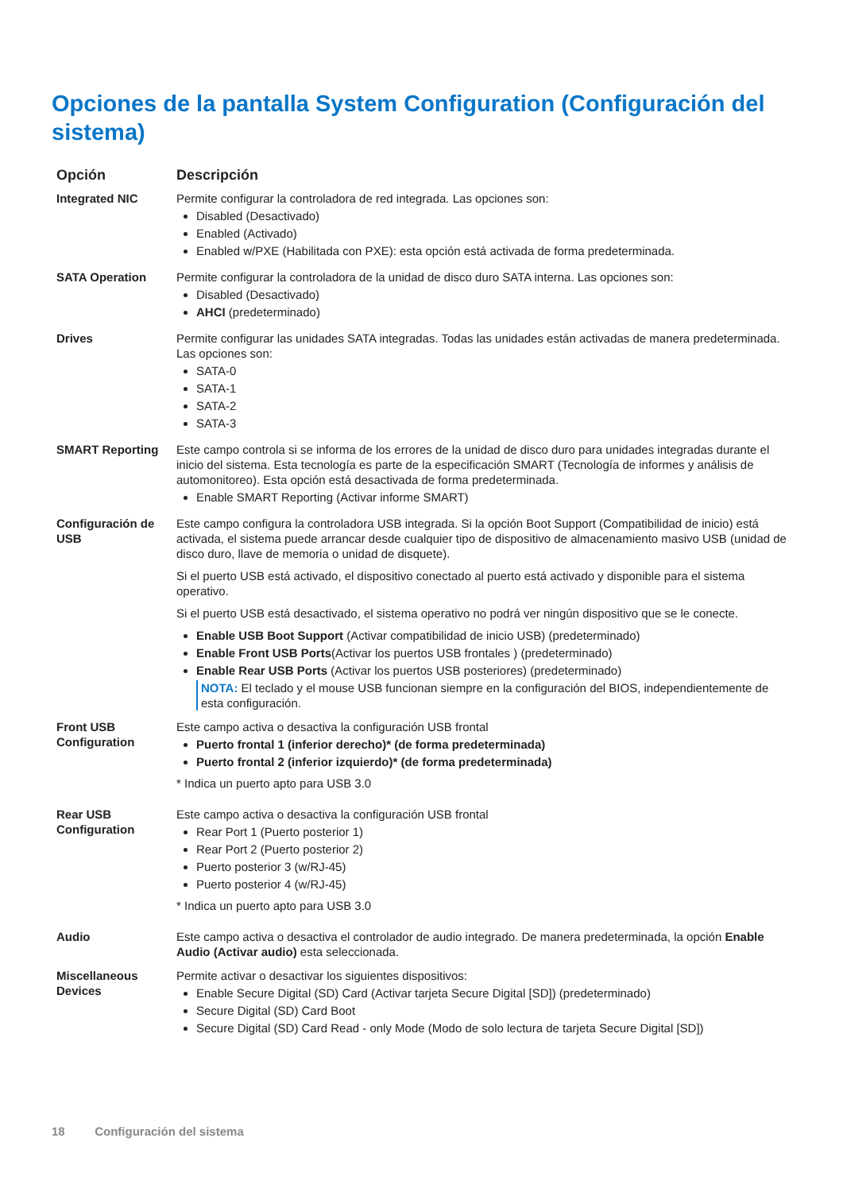Opciones de la pantalla System Configuration (Configuración del sistema)
| Opción | Descripción |
| --- | --- |
| Integrated NIC | Permite configurar la controladora de red integrada. Las opciones son: Disabled (Desactivado) Enabled (Activado) Enabled w/PXE (Habilitada con PXE): esta opción está activada de forma predeterminada. |
| SATA Operation | Permite configurar la controladora de la unidad de disco duro SATA interna. Las opciones son: Disabled (Desactivado) AHCI (predeterminado) |
| Drives | Permite configurar las unidades SATA integradas. Todas las unidades están activadas de manera predeterminada. Las opciones son: SATA-0 SATA-1 SATA-2 SATA-3 |
| SMART Reporting | Este campo controla si se informa de los errores de la unidad de disco duro para unidades integradas durante el inicio del sistema. Esta tecnología es parte de la especificación SMART (Tecnología de informes y análisis de automonitoreo). Esta opción está desactivada de forma predeterminada. Enable SMART Reporting (Activar informe SMART) |
| Configuración de USB | Este campo configura la controladora USB integrada. Si la opción Boot Support (Compatibilidad de inicio) está activada, el sistema puede arrancar desde cualquier tipo de dispositivo de almacenamiento masivo USB (unidad de disco duro, llave de memoria o unidad de disquete). Si el puerto USB está activado, el dispositivo conectado al puerto está activado y disponible para el sistema operativo. Si el puerto USB está desactivado, el sistema operativo no podrá ver ningún dispositivo que se le conecte. Enable USB Boot Support (Activar compatibilidad de inicio USB) (predeterminado) Enable Front USB Ports (Activar los puertos USB frontales ) (predeterminado) Enable Rear USB Ports (Activar los puertos USB posteriores) (predeterminado) NOTA: El teclado y el mouse USB funcionan siempre en la configuración del BIOS, independientemente de esta configuración. |
| Front USB Configuration | Este campo activa o desactiva la configuración USB frontal Puerto frontal 1 (inferior derecho)* (de forma predeterminada) Puerto frontal 2 (inferior izquierdo)* (de forma predeterminada) * Indica un puerto apto para USB 3.0 |
| Rear USB Configuration | Este campo activa o desactiva la configuración USB frontal Rear Port 1 (Puerto posterior 1) Rear Port 2 (Puerto posterior 2) Puerto posterior 3 (w/RJ-45) Puerto posterior 4 (w/RJ-45) * Indica un puerto apto para USB 3.0 |
| Audio | Este campo activa o desactiva el controlador de audio integrado. De manera predeterminada, la opción Enable Audio (Activar audio) esta seleccionada. |
| Miscellaneous Devices | Permite activar o desactivar los siguientes dispositivos: Enable Secure Digital (SD) Card (Activar tarjeta Secure Digital [SD]) (predeterminado) Secure Digital (SD) Card Boot Secure Digital (SD) Card Read - only Mode (Modo de solo lectura de tarjeta Secure Digital [SD]) |
18 Configuración del sistema